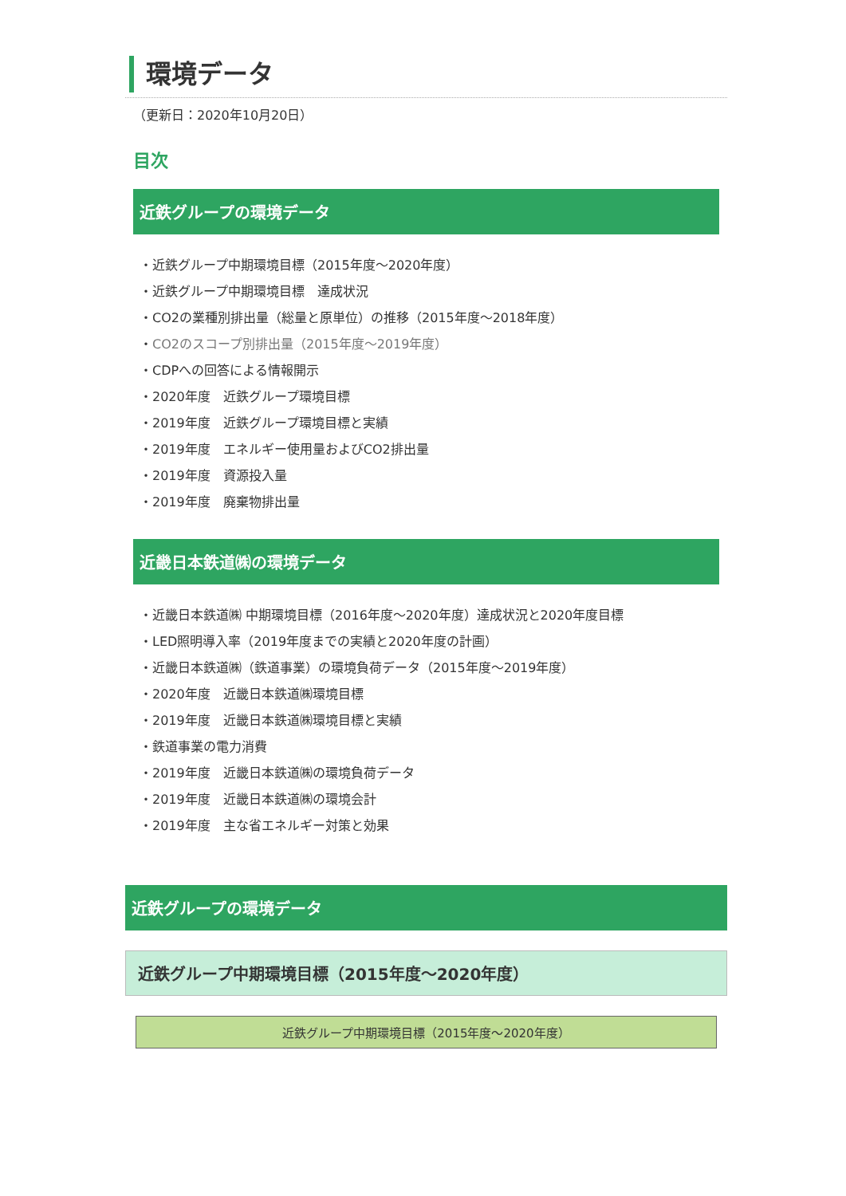環境データ
（更新日：2020年10月20日）
目次
近鉄グループの環境データ
・近鉄グループ中期環境目標（2015年度～2020年度）
・近鉄グループ中期環境目標　達成状況
・CO2の業種別排出量（総量と原単位）の推移（2015年度～2018年度）
・CO2のスコープ別排出量（2015年度～2019年度）
・CDPへの回答による情報開示
・2020年度　近鉄グループ環境目標
・2019年度　近鉄グループ環境目標と実績
・2019年度　エネルギー使用量およびCO2排出量
・2019年度　資源投入量
・2019年度　廃棄物排出量
近畿日本鉄道㈱の環境データ
・近畿日本鉄道㈱ 中期環境目標（2016年度～2020年度）達成状況と2020年度目標
・LED照明導入率（2019年度までの実績と2020年度の計画）
・近畿日本鉄道㈱（鉄道事業）の環境負荷データ（2015年度～2019年度）
・2020年度　近畿日本鉄道㈱環境目標
・2019年度　近畿日本鉄道㈱環境目標と実績
・鉄道事業の電力消費
・2019年度　近畿日本鉄道㈱の環境負荷データ
・2019年度　近畿日本鉄道㈱の環境会計
・2019年度　主な省エネルギー対策と効果
近鉄グループの環境データ
近鉄グループ中期環境目標（2015年度～2020年度）
近鉄グループ中期環境目標（2015年度～2020年度）